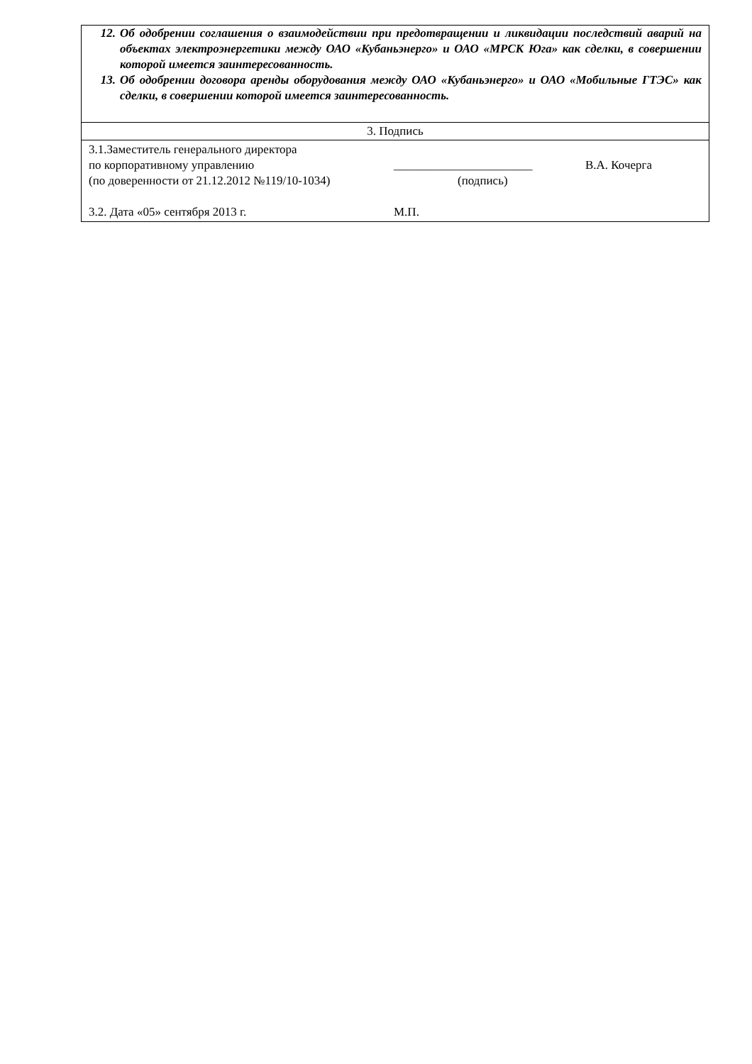| 12. Об одобрении соглашения о взаимодействии при предотвращении и ликвидации последствий аварий на объектах электроэнергетики между ОАО «Кубаньэнерго» и ОАО «МРСК Юга» как сделки, в совершении которой имеется заинтересованность. 13. Об одобрении договора аренды оборудования между ОАО «Кубаньэнерго» и ОАО «Мобильные ГТЭС» как сделки, в совершении которой имеется заинтересованность. |
| 3. Подпись |
| 3.1.Заместитель генерального директора по корпоративному управлению _______________________ В.А. Кочерга (по доверенности от 21.12.2012 №119/10-1034) (подпись) 3.2. Дата «05» сентября 2013 г. М.П. |